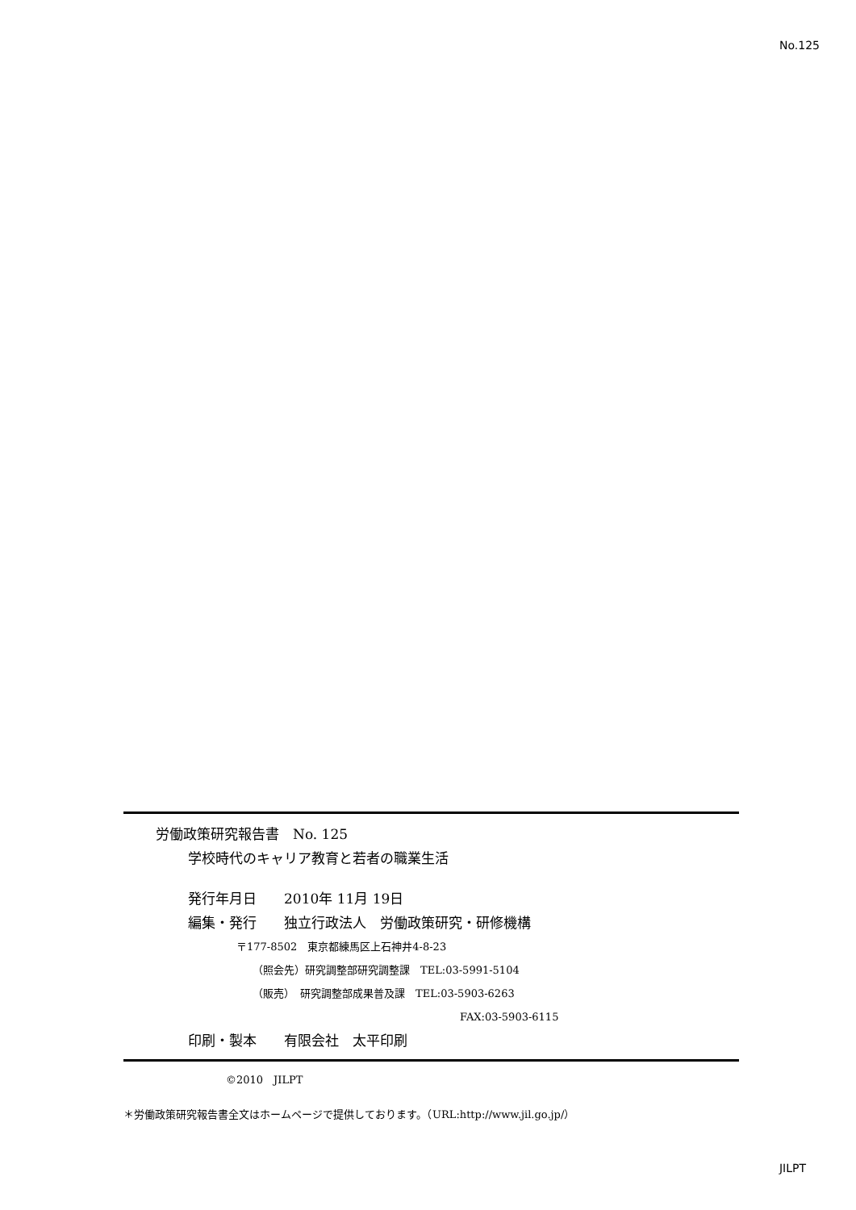No.125
労働政策研究報告書　No. 125
学校時代のキャリア教育と若者の職業生活
発行年月日　　2010年 11月 19日
編集・発行　　独立行政法人　労働政策研究・研修機構
〒177-8502　東京都練馬区上石神井4-8-23
（照会先）研究調整部研究調整課　TEL:03-5991-5104
（販売）　研究調整部成果普及課　TEL:03-5903-6263
FAX:03-5903-6115
印刷・製本　　有限会社　太平印刷
©2010　JILPT
＊労働政策研究報告書全文はホームページで提供しております。（URL:http://www.jil.go.jp/）
JILPT